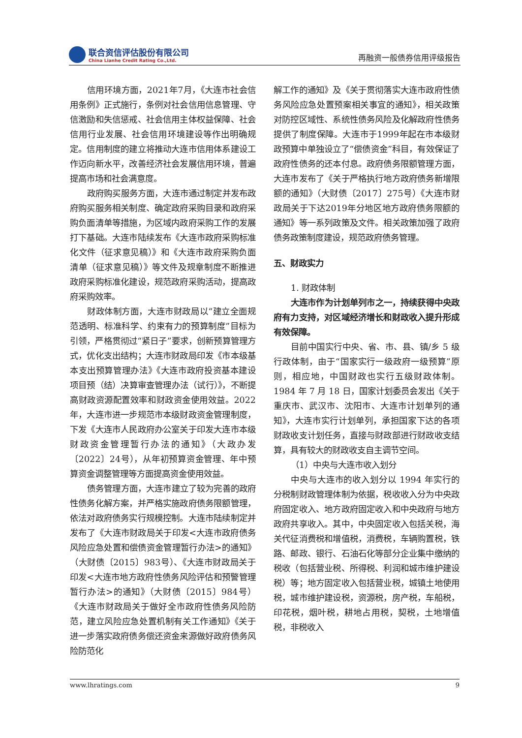联合资信评估股份有限公司
China Lianhe Credit Rating Co.,Ltd.
再融资一般债券信用评级报告
信用环境方面，2021年7月，《大连市社会信用条例》正式施行，条例对社会信用信息管理、守信激励和失信惩戒、社会信用主体权益保障、社会信用行业发展、社会信用环境建设等作出明确规定。信用制度的建立将推动大连市信用体系建设工作迈向新水平，改善经济社会发展信用环境，普遍提高市场和社会满意度。
政府购买服务方面，大连市通过制定并发布政府购买服务相关制度、确定政府采购目录和政府采购负面清单等措施，为区域内政府采购工作的发展打下基础。大连市陆续发布《大连市政府采购标准化文件（征求意见稿）》和《大连市政府采购负面清单（征求意见稿）》等文件及规章制度不断推进政府采购标准化建设，规范政府采购活动，提高政府采购效率。
财政体制方面，大连市财政局以“建立全面规范透明、标准科学、约束有力的预算制度”目标为引领，严格贯彻过“紧日子”要求，创新预算管理方式，优化支出结构；大连市财政局印发《市本级基本支出预算管理办法》《大连市政府投资基本建设项目预（结）决算审查管理办法（试行）》，不断提高财政资源配置效率和财政资金使用效益。2022年，大连市进一步规范市本级财政资金管理制度，下发《大连市人民政府办公室关于印发大连市本级财政资金管理暂行办法的通知》（大政办发〔2022〕24号），从年初预算资金管理、年中预算资金调整管理等方面提高资金使用效益。
债务管理方面，大连市建立了较为完善的政府性债务化解方案，并严格实施政府债务限额管理，依法对政府债务实行规模控制。大连市陆续制定并发布了《大连市财政局关于印发<大连市政府债务风险应急处置和偿债资金管理暂行办法>的通知》（大财债〔2015〕983号）、《大连市财政局关于印发<大连市地方政府性债务风险评估和预警管理暂行办法>的通知》（大财债〔2015〕984号）《大连市财政局关于做好全市政府性债务风险防范，建立风险应急处置机制有关工作通知》《关于进一步落实政府债务偿还资金来源做好政府债务风险防范化
解工作的通知》及《关于贯彻落实大连市政府性债务风险应急处置预案相关事宜的通知》，相关政策对防控区域性、系统性债务风险及化解政府性债务提供了制度保障。大连市于1999年起在市本级财政预算中单独设立了“偿债资金”科目，有效保证了政府性债务的还本付息。政府债务限额管理方面，大连市发布了《关于严格执行地方政府债务新增限额的通知》（大财债〔2017〕275号）《大连市财政局关于下达2019年分地区地方政府债务限额的通知》等一系列政策及文件。相关政策加强了政府债务政策制度建设，规范政府债务管理。
五、财政实力
1. 财政体制
大连市作为计划单列市之一，持续获得中央政府有力支持，对区域经济增长和财政收入提升形成有效保障。
目前中国实行中央、省、市、县、镇/乡 5 级行政体制，由于“国家实行一级政府一级预算”原则，相应地，中国财政也实行五级财政体制。1984 年 7 月 18 日，国家计划委员会发出《关于重庆市、武汉市、沈阳市、大连市计划单列的通知》，大连市实行计划单列，承担国家下达的各项财政收支计划任务，直接与财政部进行财政收支结算，具有较大的财政收支自主调节空间。
（1）中央与大连市收入划分
中央与大连市的收入划分以 1994 年实行的分税制财政管理体制为依据，税收收入分为中央政府固定收入、地方政府固定收入和中央政府与地方政府共享收入。其中，中央固定收入包括关税，海关代征消费税和增值税，消费税，车辆购置税，铁路、邮政、银行、石油石化等部分企业集中缴纳的税收（包括营业税、所得税、利润和城市维护建设税）等；地方固定收入包括营业税，城镇土地使用税，城市维护建设税，资源税，房产税，车船税，印花税，烟叶税，耕地占用税，契税，土地增值税，非税收入
www.lhratings.com 9